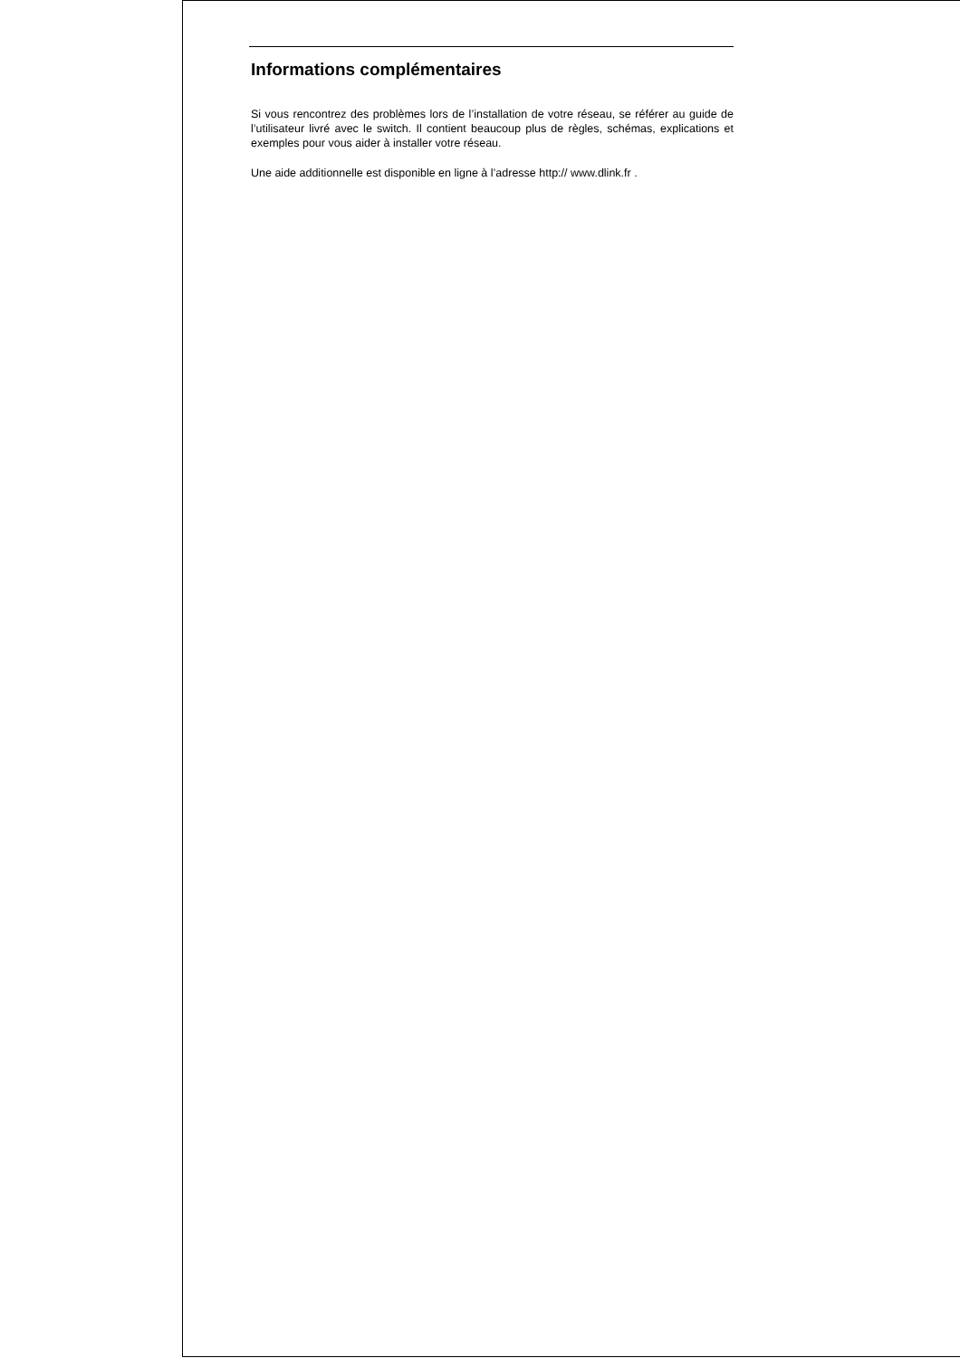Informations complémentaires
Si vous rencontrez des problèmes lors de l’installation de votre réseau, se référer au guide de l’utilisateur livré avec le switch. Il contient beaucoup plus de règles, schémas, explications et exemples pour vous aider à installer votre réseau.
Une aide additionnelle est disponible en ligne à l’adresse http:// www.dlink.fr .